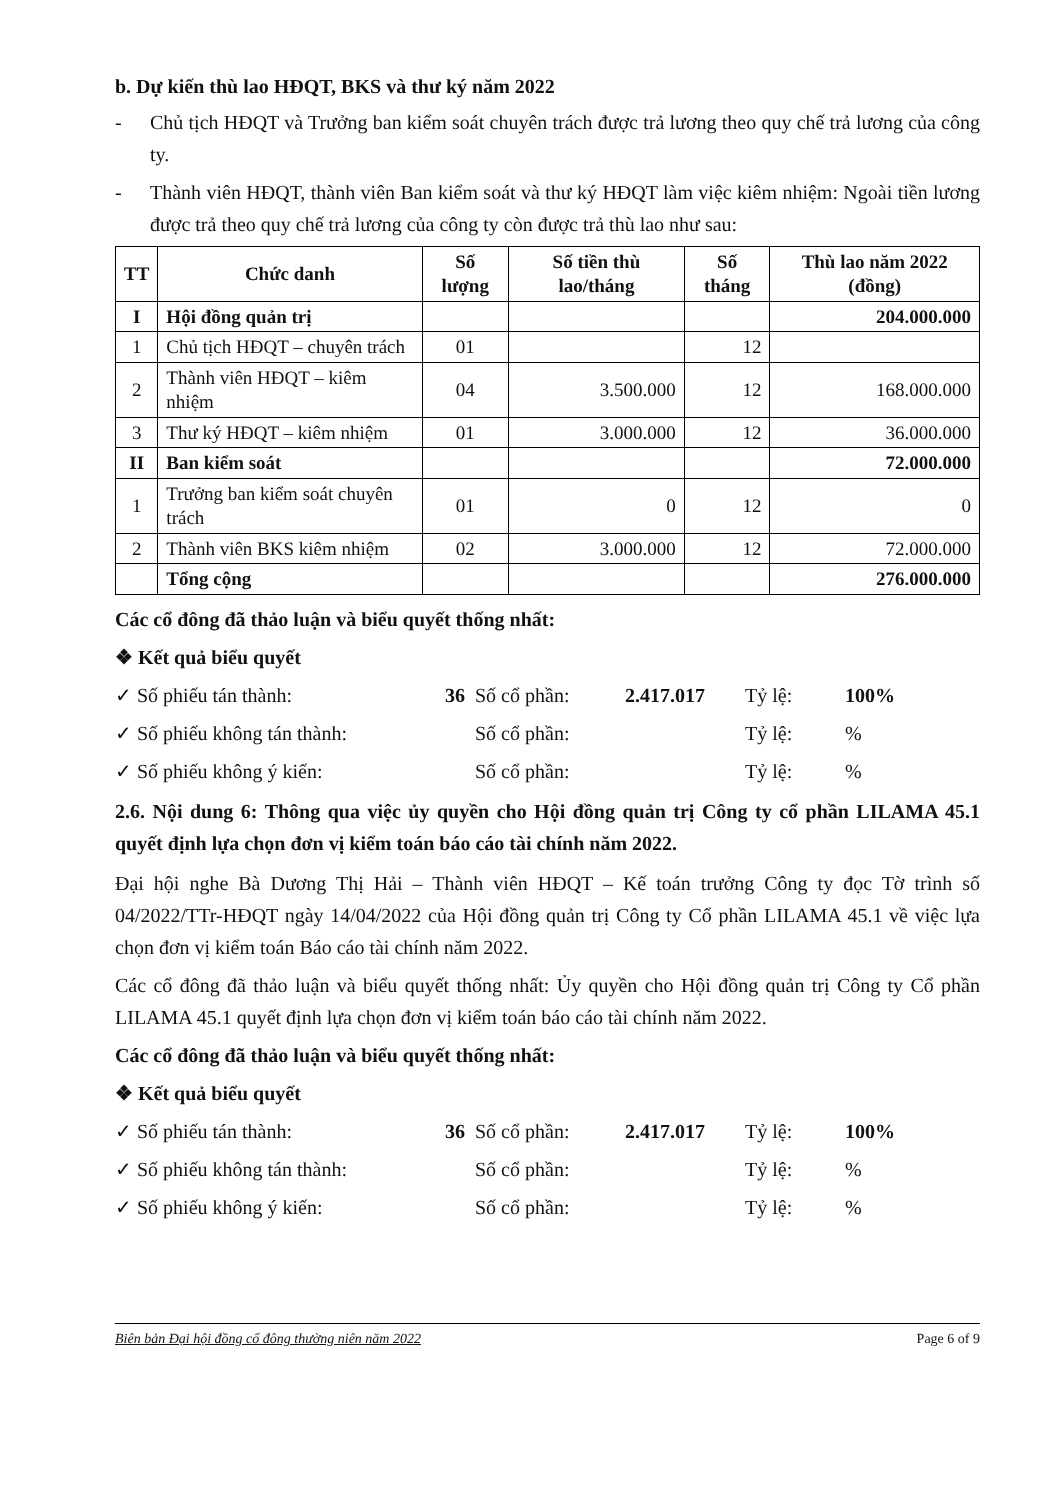b. Dự kiến thù lao HĐQT, BKS và thư ký năm 2022
- Chủ tịch HĐQT và Trưởng ban kiểm soát chuyên trách được trả lương theo quy chế trả lương của công ty.
- Thành viên HĐQT, thành viên Ban kiểm soát và thư ký HĐQT làm việc kiêm nhiệm: Ngoài tiền lương được trả theo quy chế trả lương của công ty còn được trả thù lao như sau:
| TT | Chức danh | Số lượng | Số tiền thù lao/tháng | Số tháng | Thù lao năm 2022 (đồng) |
| --- | --- | --- | --- | --- | --- |
| I | Hội đồng quản trị | | | | 204.000.000 |
| 1 | Chủ tịch HĐQT – chuyên trách | 01 | | 12 | |
| 2 | Thành viên HĐQT – kiêm nhiệm | 04 | 3.500.000 | 12 | 168.000.000 |
| 3 | Thư ký HĐQT – kiêm nhiệm | 01 | 3.000.000 | 12 | 36.000.000 |
| II | Ban kiểm soát | | | | 72.000.000 |
| 1 | Trưởng ban kiểm soát chuyên trách | 01 | 0 | 12 | 0 |
| 2 | Thành viên BKS kiêm nhiệm | 02 | 3.000.000 | 12 | 72.000.000 |
| | Tổng cộng | | | | 276.000.000 |
Các cổ đông đã thảo luận và biểu quyết thống nhất:
❖ Kết quả biểu quyết
✓ Số phiếu tán thành: 36 Số cổ phần: 2.417.017 Tỷ lệ: 100%
✓ Số phiếu không tán thành: Số cổ phần: Tỷ lệ:%
✓ Số phiếu không ý kiến: Số cổ phần: Tỷ lệ:%
2.6. Nội dung 6: Thông qua việc ủy quyền cho Hội đồng quản trị Công ty cổ phần LILAMA 45.1 quyết định lựa chọn đơn vị kiểm toán báo cáo tài chính năm 2022.
Đại hội nghe Bà Dương Thị Hải – Thành viên HĐQT – Kế toán trưởng Công ty đọc Tờ trình số 04/2022/TTr-HĐQT ngày 14/04/2022 của Hội đồng quản trị Công ty Cổ phần LILAMA 45.1 về việc lựa chọn đơn vị kiểm toán Báo cáo tài chính năm 2022.
Các cổ đông đã thảo luận và biểu quyết thống nhất: Ủy quyền cho Hội đồng quản trị Công ty Cổ phần LILAMA 45.1 quyết định lựa chọn đơn vị kiểm toán báo cáo tài chính năm 2022.
Các cổ đông đã thảo luận và biểu quyết thống nhất:
❖ Kết quả biểu quyết
✓ Số phiếu tán thành: 36 Số cổ phần: 2.417.017 Tỷ lệ: 100%
✓ Số phiếu không tán thành: Số cổ phần: Tỷ lệ:%
✓ Số phiếu không ý kiến: Số cổ phần: Tỷ lệ:%
Biên bản Đại hội đồng cổ đông thường niên năm 2022 Page 6 of 9